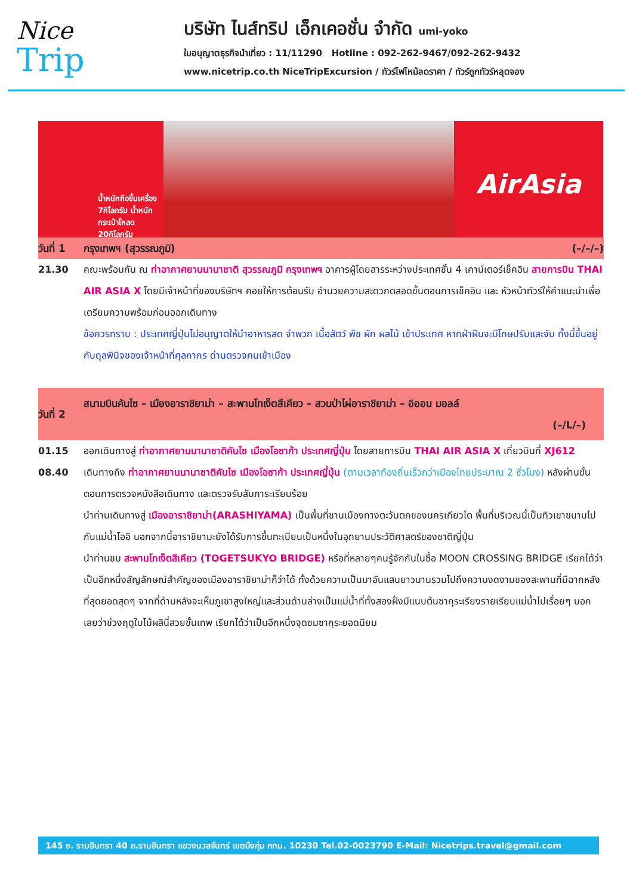Nice
Trip
บริษัท ไนส์ทริป เอ็กเคอชั่น จำกัด umi-yoko
ใบอนุญาตธุรกิจนำเที่ยว : 11/11290 Hotline : 092-262-9467/092-262-9432
www.nicetrip.co.th NiceTripExcursion / ทัวร์ไฟไหม้ลดราคา / ทัวร์ถูกทัวร์หลุดจอง
น้ำหนักถือขึ้นเครื่อง 7กิโลกรัม น้ำหนักกระเป๋าโหลด 20กิโลกรัม
AirAsia
| วันที่ 1 | กรุงเทพฯ (สุวรรณภูมิ) (–/–/–) |
| 21.30 | คณะพร้อมกัน ณ ท่าอากาศยานนานาชาติ สุวรรณภูมิ กรุงเทพฯ อาคารผู้โดยสารระหว่างประเทศชั้น 4 เคาน์เตอร์เช็คอิน สายการบิน THAI AIR ASIA X โดยมีเจ้าหน้าที่ของบริษัทฯ คอยให้การต้อนรับ อำนวยความสะดวกตลอดขั้นตอนการเช็คอิน และ หัวหน้าทัวร์ให้คำแนะนำเพื่อเตรียมความพร้อมก่อนออกเดินทาง ข้อควรทราบ : ประเทศญี่ปุ่นไม่อนุญาตให้นำอาหารสด จำพวก เนื้อสัตว์ พืช ผัก ผลไม้ เข้าประเทศ หากฝ่าฝืนจะมีโทษปรับและจับ ทั้งนี้ขึ้นอยู่กับดุลพินิจของเจ้าหน้าที่ศุลกากร ด่านตรวจคนเข้าเมือง |
| วันที่ 2 | สนามบินคันไซ – เมืองอาราชิยาม่า – สะพานโทเง็ตสึเคียว – สวนป่าไผ่อาราชิยาม่า – อิออน มอลล์ (–/L/–) |
| 01.15 | ออกเดินทางสู่ ท่าอากาศยานนานาชาติคันไซ เมืองโอซาก้า ประเทศญี่ปุ่น โดยสายการบิน THAI AIR ASIA X เที่ยวบินที่ XJ612 |
| 08.40 | เดินทางถึง ท่าอากาศยานนานาชาติคันไซ เมืองโอซาก้า ประเทศญี่ปุ่น (ตามเวลาท้องถิ่นเร็วกว่าเมืองไทยประมาณ 2 ชั่วโมง) หลังผ่านขั้นตอนการตรวจหนังสือเดินทาง และตรวจรับสัมภาระเรียบร้อย นำท่านเดินทางสู่ เมืองอาราชิยาม่า(ARASHIYAMA) เป็นพื้นที่ชานเมืองทางตะวันตกของนครเกียวโต พื้นที่บริเวณนี้เป็นทิวเขาขนานไปกับแม่น้ำโออิ นอกจากนี้อาราชิยามะยังได้รับการขึ้นทะเบียนเป็นหนึ่งในอุทยานประวัติศาสตร์ของชาติญี่ปุ่น นำท่านชม สะพานโทเง็ตสึเคียว (TOGETSUKYO BRIDGE) หรือที่หลายๆคนรู้จักกันในชื่อ MOON CROSSING BRIDGE เรียกได้ว่าเป็นอีกหนึ่งสัญลักษณ์สำคัญของเมืองอาราชิยาม่าก็ว่าได้ ทั้งด้วยความเป็นมาอันแสนยาวนานรวมไปถึงความงดงามของสะพานที่มีฉากหลังที่สุดยอดสุดๆ จากที่ด้านหลังจะเห็นภูเขาสูงใหญ่และส่วนด้านล่างเป็นแม่น้ำที่ทั้งสองฝั่งมีแนบต้นซากุระเรียงรายเรียบแม่น้ำไปเรื่อยๆ บอกเลยว่าช่วงฤดูใบไม้ผลินี่สวยขั้นเทพ เรียกได้ว่าเป็นอีกหนึ่งจุดชมซากุระยอดนิยม |
145 ซ. รามอินทรา 40 ถ.รามอินทรา แขวงนวลจันทร์ เขตบึงกุ่ม กทม. 10230 Tel.02-0023790 E-Mail: Nicetrips.travel@gmail.com